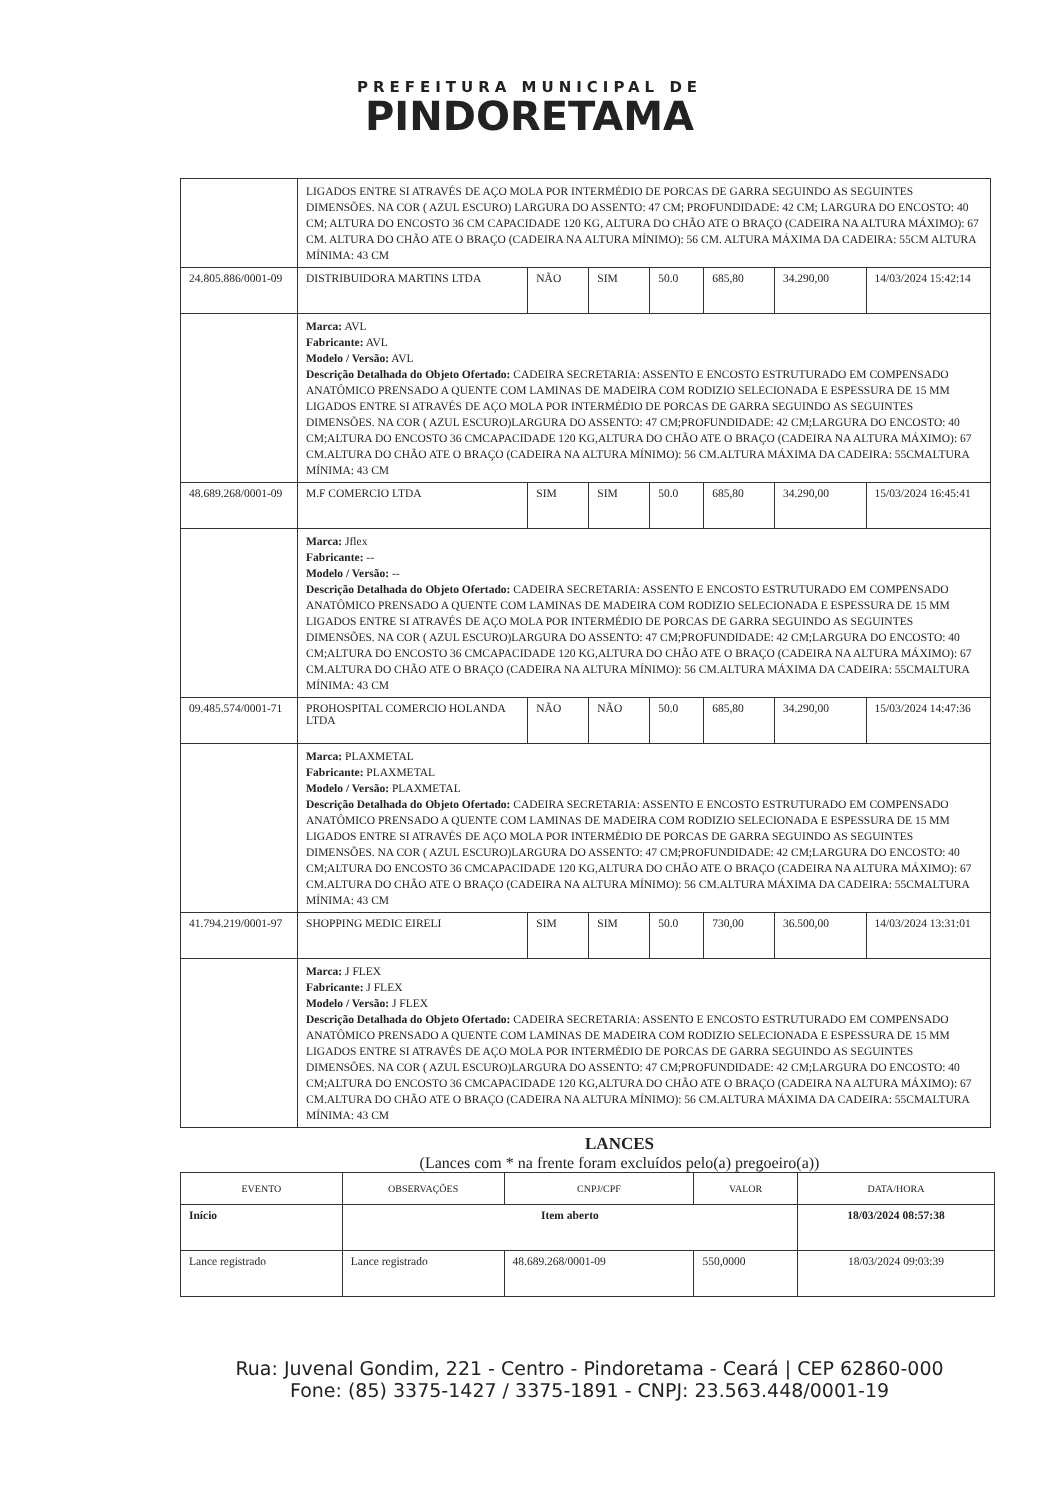PREFEITURA MUNICIPAL DE
PINDORETAMA
| | LIGADOS ENTRE SI ATRAVÉS DE AÇO MOLA POR INTERMÉDIO DE PORCAS DE GARRA SEGUINDO AS SEGUINTES DIMENSÕES. NA COR ( AZUL ESCURO) LARGURA DO ASSENTO: 47 CM; PROFUNDIDADE: 42 CM; LARGURA DO ENCOSTO: 40 CM; ALTURA DO ENCOSTO 36 CM CAPACIDADE 120 KG, ALTURA DO CHÃO ATE O BRAÇO (CADEIRA NA ALTURA MÁXIMO): 67 CM. ALTURA DO CHÃO ATE O BRAÇO (CADEIRA NA ALTURA MÍNIMO): 56 CM. ALTURA MÁXIMA DA CADEIRA: 55CM ALTURA MÍNIMA: 43 CM | | | | | | |
| 24.805.886/0001-09 | DISTRIBUIDORA MARTINS LTDA | NÃO | SIM | 50.0 | 685,80 | 34.290,00 | 14/03/2024 15:42:14 |
| | Marca: AVL Fabricante: AVL Modelo / Versão: AVL Descrição Detalhada do Objeto Ofertado: CADEIRA SECRETARIA: ASSENTO E ENCOSTO ESTRUTURADO EM COMPENSADO ANATÔMICO PRENSADO A QUENTE COM LAMINAS DE MADEIRA COM RODIZIO SELECIONADA E ESPESSURA DE 15 MM LIGADOS ENTRE SI ATRAVÉS DE AÇO MOLA POR INTERMÉDIO DE PORCAS DE GARRA SEGUINDO AS SEGUINTES DIMENSÕES. NA COR ( AZUL ESCURO)LARGURA DO ASSENTO: 47 CM;PROFUNDIDADE: 42 CM;LARGURA DO ENCOSTO: 40 CM;ALTURA DO ENCOSTO 36 CMCAPACIDADE 120 KG,ALTURA DO CHÃO ATE O BRAÇO (CADEIRA NA ALTURA MÁXIMO): 67 CM.ALTURA DO CHÃO ATE O BRAÇO (CADEIRA NA ALTURA MÍNIMO): 56 CM.ALTURA MÁXIMA DA CADEIRA: 55CMALTURA MÍNIMA: 43 CM | | | | | | |
| 48.689.268/0001-09 | M.F COMERCIO LTDA | SIM | SIM | 50.0 | 685,80 | 34.290,00 | 15/03/2024 16:45:41 |
| | Marca: Jflex Fabricante: -- Modelo / Versão: -- Descrição Detalhada do Objeto Ofertado: CADEIRA SECRETARIA: ASSENTO E ENCOSTO ESTRUTURADO EM COMPENSADO ANATÔMICO PRENSADO A QUENTE COM LAMINAS DE MADEIRA COM RODIZIO SELECIONADA E ESPESSURA DE 15 MM LIGADOS ENTRE SI ATRAVÉS DE AÇO MOLA POR INTERMÉDIO DE PORCAS DE GARRA SEGUINDO AS SEGUINTES DIMENSÕES. NA COR ( AZUL ESCURO)LARGURA DO ASSENTO: 47 CM;PROFUNDIDADE: 42 CM;LARGURA DO ENCOSTO: 40 CM;ALTURA DO ENCOSTO 36 CMCAPACIDADE 120 KG,ALTURA DO CHÃO ATE O BRAÇO (CADEIRA NA ALTURA MÁXIMO): 67 CM.ALTURA DO CHÃO ATE O BRAÇO (CADEIRA NA ALTURA MÍNIMO): 56 CM.ALTURA MÁXIMA DA CADEIRA: 55CMALTURA MÍNIMA: 43 CM | | | | | | |
| 09.485.574/0001-71 | PROHOSPITAL COMERCIO HOLANDA LTDA | NÃO | NÃO | 50.0 | 685,80 | 34.290,00 | 15/03/2024 14:47:36 |
| | Marca: PLAXMETAL Fabricante: PLAXMETAL Modelo / Versão: PLAXMETAL Descrição Detalhada do Objeto Ofertado: CADEIRA SECRETARIA: ASSENTO E ENCOSTO ESTRUTURADO EM COMPENSADO ANATÔMICO PRENSADO A QUENTE COM LAMINAS DE MADEIRA COM RODIZIO SELECIONADA E ESPESSURA DE 15 MM LIGADOS ENTRE SI ATRAVÉS DE AÇO MOLA POR INTERMÉDIO DE PORCAS DE GARRA SEGUINDO AS SEGUINTES DIMENSÕES. NA COR ( AZUL ESCURO)LARGURA DO ASSENTO: 47 CM;PROFUNDIDADE: 42 CM;LARGURA DO ENCOSTO: 40 CM;ALTURA DO ENCOSTO 36 CMCAPACIDADE 120 KG,ALTURA DO CHÃO ATE O BRAÇO (CADEIRA NA ALTURA MÁXIMO): 67 CM.ALTURA DO CHÃO ATE O BRAÇO (CADEIRA NA ALTURA MÍNIMO): 56 CM.ALTURA MÁXIMA DA CADEIRA: 55CMALTURA MÍNIMA: 43 CM | | | | | | |
| 41.794.219/0001-97 | SHOPPING MEDIC EIRELI | SIM | SIM | 50.0 | 730,00 | 36.500,00 | 14/03/2024 13:31:01 |
| | Marca: J FLEX Fabricante: J FLEX Modelo / Versão: J FLEX Descrição Detalhada do Objeto Ofertado: CADEIRA SECRETARIA: ASSENTO E ENCOSTO ESTRUTURADO EM COMPENSADO ANATÔMICO PRENSADO A QUENTE COM LAMINAS DE MADEIRA COM RODIZIO SELECIONADA E ESPESSURA DE 15 MM LIGADOS ENTRE SI ATRAVÉS DE AÇO MOLA POR INTERMÉDIO DE PORCAS DE GARRA SEGUINDO AS SEGUINTES DIMENSÕES. NA COR ( AZUL ESCURO)LARGURA DO ASSENTO: 47 CM;PROFUNDIDADE: 42 CM;LARGURA DO ENCOSTO: 40 CM;ALTURA DO ENCOSTO 36 CMCAPACIDADE 120 KG,ALTURA DO CHÃO ATE O BRAÇO (CADEIRA NA ALTURA MÁXIMO): 67 CM.ALTURA DO CHÃO ATE O BRAÇO (CADEIRA NA ALTURA MÍNIMO): 56 CM.ALTURA MÁXIMA DA CADEIRA: 55CMALTURA MÍNIMA: 43 CM | | | | | | |
LANCES
(Lances com * na frente foram excluídos pelo(a) pregoeiro(a))
| EVENTO | OBSERVAÇÕES | CNPJ/CPF | VALOR | DATA/HORA |
| --- | --- | --- | --- | --- |
| Início | Item aberto | | | 18/03/2024 08:57:38 |
| Lance registrado | Lance registrado | 48.689.268/0001-09 | 550,0000 | 18/03/2024 09:03:39 |
Rua: Juvenal Gondim, 221 - Centro - Pindoretama - Ceará | CEP 62860-000
Fone: (85) 3375-1427 / 3375-1891 - CNPJ: 23.563.448/0001-19